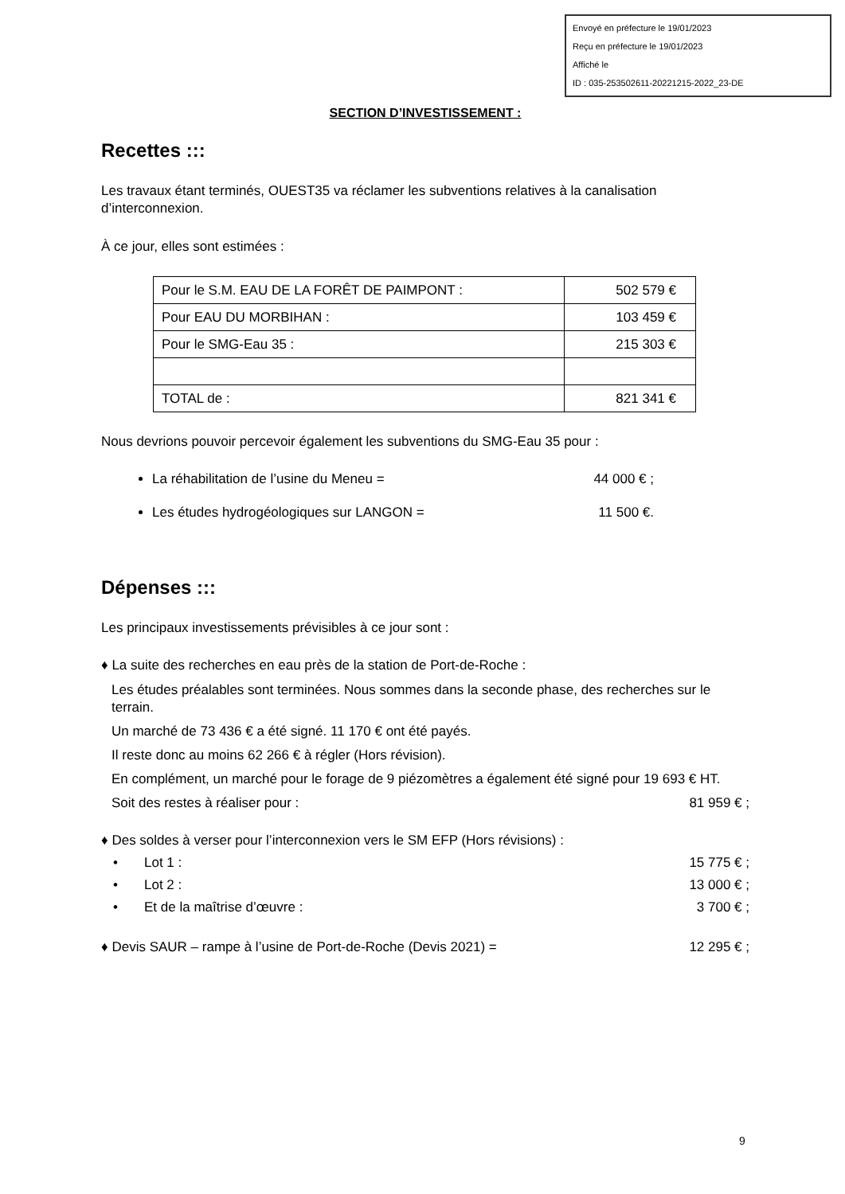Envoyé en préfecture le 19/01/2023
Reçu en préfecture le 19/01/2023
Affiché le
ID : 035-253502611-20221215-2022_23-DE
SECTION D’INVESTISSEMENT :
Recettes :::
Les travaux étant terminés, OUEST35 va réclamer les subventions relatives à la canalisation d’interconnexion.
À ce jour, elles sont estimées :
| Pour le S.M. EAU DE LA FORÊT DE PAIMPONT : | 502 579 € |
| Pour EAU DU MORBIHAN : | 103 459 € |
| Pour le SMG-Eau 35 : | 215 303 € |
| TOTAL de : | 821 341 € |
Nous devrions pouvoir percevoir également les subventions du SMG-Eau 35 pour :
La réhabilitation de l’usine du Meneu = 44 000 € ;
Les études hydrogéologiques sur LANGON = 11 500 €.
Dépenses :::
Les principaux investissements prévisibles à ce jour sont :
♦ La suite des recherches en eau près de la station de Port-de-Roche :
Les études préalables sont terminées. Nous sommes dans la seconde phase, des recherches sur le terrain.
Un marché de 73 436 € a été signé. 11 170 € ont été payés.
Il reste donc au moins 62 266 € à régler (Hors révision).
En complément, un marché pour le forage de 9 piézomètres a également été signé pour 19 693 € HT.
Soit des restes à réaliser pour : 81 959 € ;
♦ Des soldes à verser pour l’interconnexion vers le SM EFP (Hors révisions) :
• Lot 1 : 15 775 € ;
• Lot 2 : 13 000 € ;
• Et de la maîtrise d’œuvre : 3 700 € ;
♦ Devis SAUR – rampe à l’usine de Port-de-Roche (Devis 2021) = 12 295 € ;
9